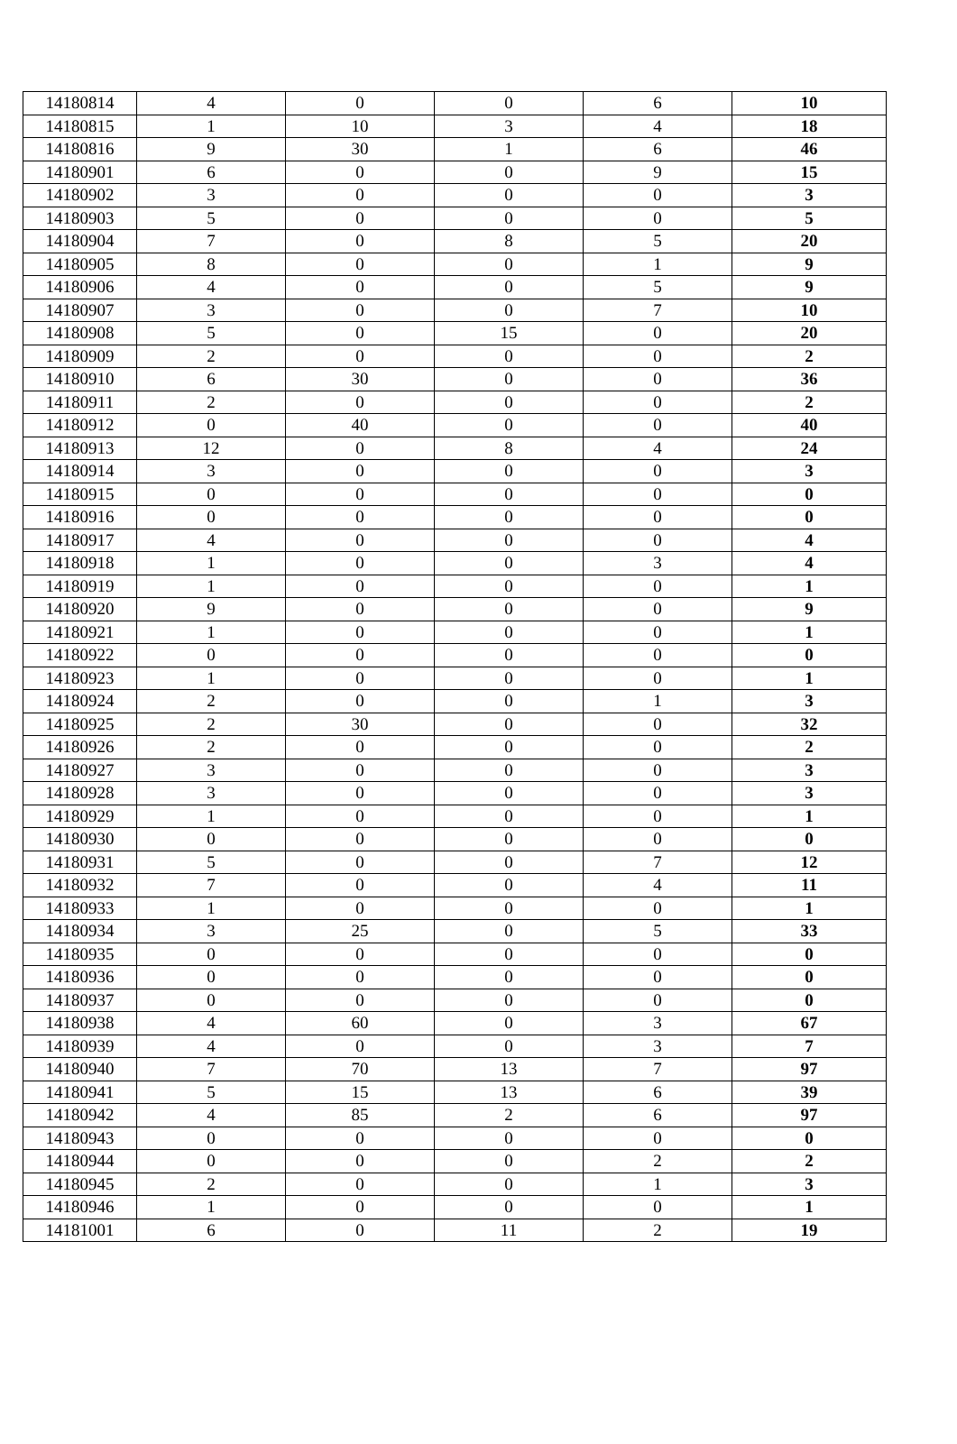| 14180814 | 4 | 0 | 0 | 6 | 10 |
| 14180815 | 1 | 10 | 3 | 4 | 18 |
| 14180816 | 9 | 30 | 1 | 6 | 46 |
| 14180901 | 6 | 0 | 0 | 9 | 15 |
| 14180902 | 3 | 0 | 0 | 0 | 3 |
| 14180903 | 5 | 0 | 0 | 0 | 5 |
| 14180904 | 7 | 0 | 8 | 5 | 20 |
| 14180905 | 8 | 0 | 0 | 1 | 9 |
| 14180906 | 4 | 0 | 0 | 5 | 9 |
| 14180907 | 3 | 0 | 0 | 7 | 10 |
| 14180908 | 5 | 0 | 15 | 0 | 20 |
| 14180909 | 2 | 0 | 0 | 0 | 2 |
| 14180910 | 6 | 30 | 0 | 0 | 36 |
| 14180911 | 2 | 0 | 0 | 0 | 2 |
| 14180912 | 0 | 40 | 0 | 0 | 40 |
| 14180913 | 12 | 0 | 8 | 4 | 24 |
| 14180914 | 3 | 0 | 0 | 0 | 3 |
| 14180915 | 0 | 0 | 0 | 0 | 0 |
| 14180916 | 0 | 0 | 0 | 0 | 0 |
| 14180917 | 4 | 0 | 0 | 0 | 4 |
| 14180918 | 1 | 0 | 0 | 3 | 4 |
| 14180919 | 1 | 0 | 0 | 0 | 1 |
| 14180920 | 9 | 0 | 0 | 0 | 9 |
| 14180921 | 1 | 0 | 0 | 0 | 1 |
| 14180922 | 0 | 0 | 0 | 0 | 0 |
| 14180923 | 1 | 0 | 0 | 0 | 1 |
| 14180924 | 2 | 0 | 0 | 1 | 3 |
| 14180925 | 2 | 30 | 0 | 0 | 32 |
| 14180926 | 2 | 0 | 0 | 0 | 2 |
| 14180927 | 3 | 0 | 0 | 0 | 3 |
| 14180928 | 3 | 0 | 0 | 0 | 3 |
| 14180929 | 1 | 0 | 0 | 0 | 1 |
| 14180930 | 0 | 0 | 0 | 0 | 0 |
| 14180931 | 5 | 0 | 0 | 7 | 12 |
| 14180932 | 7 | 0 | 0 | 4 | 11 |
| 14180933 | 1 | 0 | 0 | 0 | 1 |
| 14180934 | 3 | 25 | 0 | 5 | 33 |
| 14180935 | 0 | 0 | 0 | 0 | 0 |
| 14180936 | 0 | 0 | 0 | 0 | 0 |
| 14180937 | 0 | 0 | 0 | 0 | 0 |
| 14180938 | 4 | 60 | 0 | 3 | 67 |
| 14180939 | 4 | 0 | 0 | 3 | 7 |
| 14180940 | 7 | 70 | 13 | 7 | 97 |
| 14180941 | 5 | 15 | 13 | 6 | 39 |
| 14180942 | 4 | 85 | 2 | 6 | 97 |
| 14180943 | 0 | 0 | 0 | 0 | 0 |
| 14180944 | 0 | 0 | 0 | 2 | 2 |
| 14180945 | 2 | 0 | 0 | 1 | 3 |
| 14180946 | 1 | 0 | 0 | 0 | 1 |
| 14181001 | 6 | 0 | 11 | 2 | 19 |